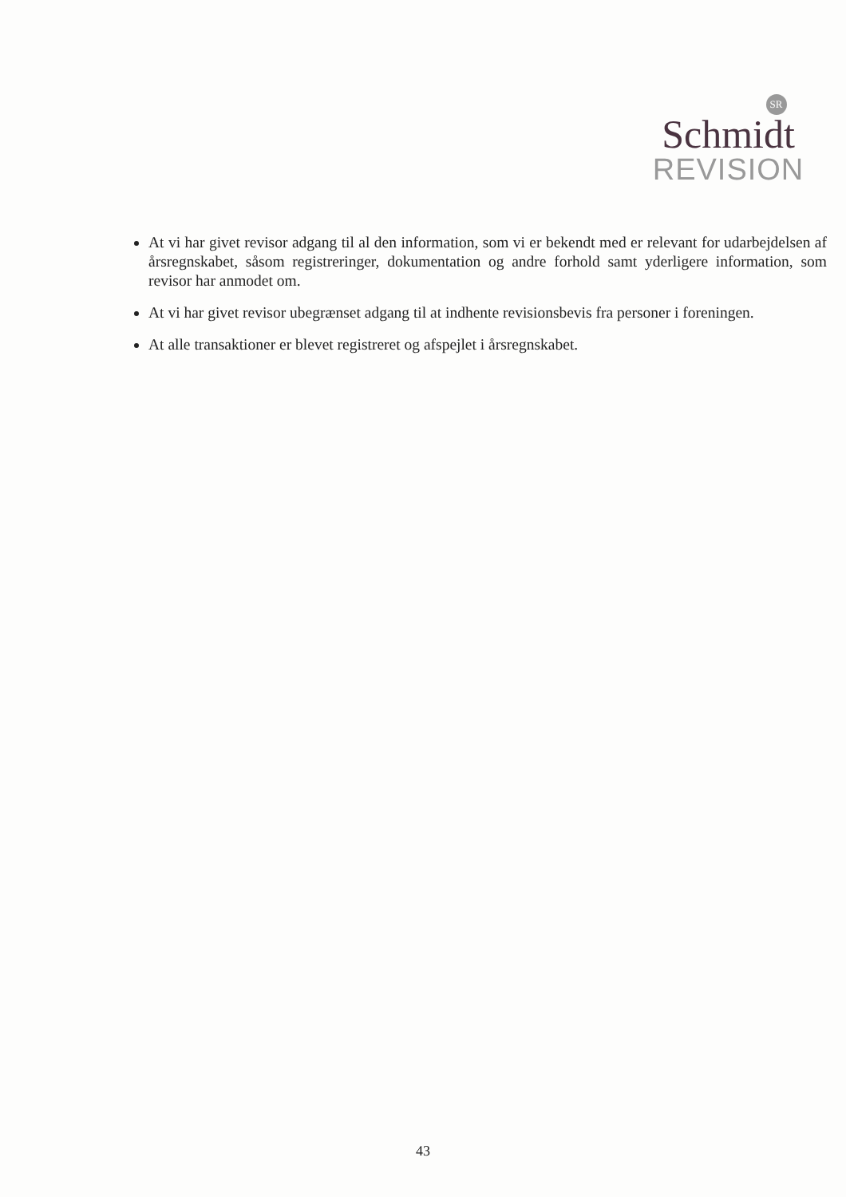SR
Schmidt
REVISION
At vi har givet revisor adgang til al den information, som vi er bekendt med er relevant for udarbejdelsen af årsregnskabet, såsom registreringer, dokumentation og andre forhold samt yderligere information, som revisor har anmodet om.
At vi har givet revisor ubegrænset adgang til at indhente revisionsbevis fra personer i foreningen.
At alle transaktioner er blevet registreret og afspejlet i årsregnskabet.
43